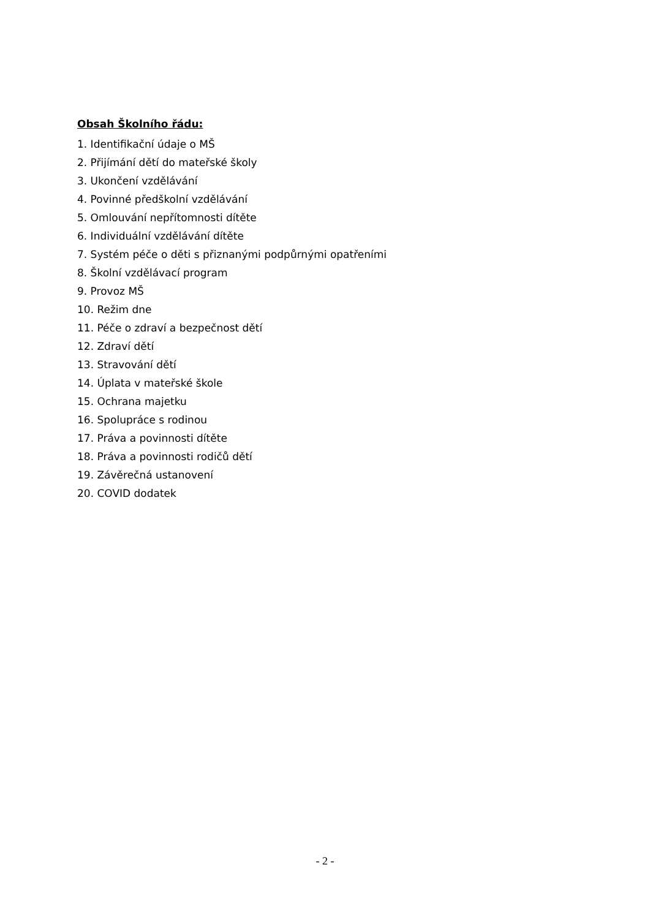Obsah Školního řádu:
1. Identifikační údaje o MŠ
2. Přijímání dětí do mateřské školy
3. Ukončení vzdělávání
4. Povinné předškolní vzdělávání
5. Omlouvání nepřítomnosti dítěte
6. Individuální vzdělávání dítěte
7. Systém péče o děti s přiznanými podpůrnými opatřeními
8. Školní vzdělávací program
9. Provoz MŠ
10. Režim dne
11. Péče o zdraví a bezpečnost dětí
12. Zdraví dětí
13. Stravování dětí
14. Úplata v mateřské škole
15. Ochrana majetku
16. Spolupráce s rodinou
17. Práva a povinnosti dítěte
18. Práva a povinnosti rodičů dětí
19. Závěrečná ustanovení
20. COVID dodatek
- 2 -